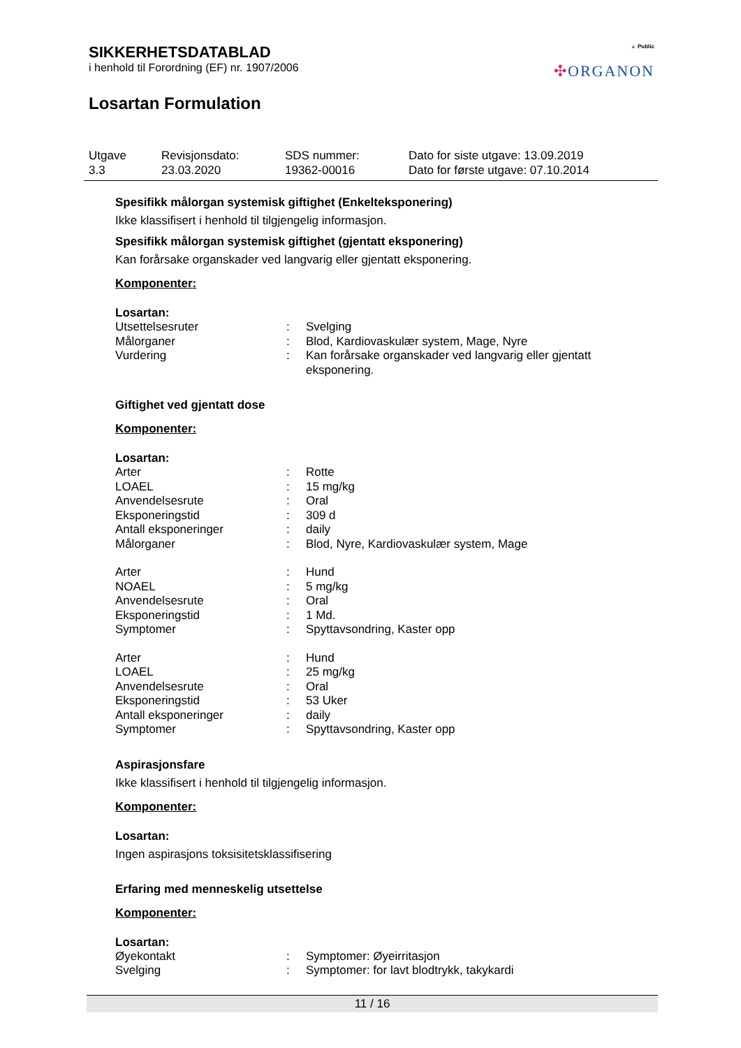SIKKERHETSDATABLAD
i henhold til Forordning (EF) nr. 1907/2006
Losartan Formulation
▲ Public
✣ORGANON
| Utgave 3.3 | Revisjonsdato: 23.03.2020 | SDS nummer: 19362-00016 | Dato for siste utgave: 13.09.2019 Dato for første utgave: 07.10.2014 |
Spesifikk målorgan systemisk giftighet (Enkelteksponering)
Ikke klassifisert i henhold til tilgjengelig informasjon.
Spesifikk målorgan systemisk giftighet (gjentatt eksponering)
Kan forårsake organskader ved langvarig eller gjentatt eksponering.
Komponenter:
Losartan:
| Utsettelsesruter | : | Svelging |
| Målorganer | : | Blod, Kardiovaskulær system, Mage, Nyre |
| Vurdering | : | Kan forårsake organskader ved langvarig eller gjentatt eksponering. |
Giftighet ved gjentatt dose
Komponenter:
Losartan:
| Arter | : | Rotte |
| LOAEL | : | 15 mg/kg |
| Anvendelsesrute | : | Oral |
| Eksponeringstid | : | 309 d |
| Antall eksponeringer | : | daily |
| Målorganer | : | Blod, Nyre, Kardiovaskulær system, Mage |
| Arter | : | Hund |
| NOAEL | : | 5 mg/kg |
| Anvendelsesrute | : | Oral |
| Eksponeringstid | : | 1 Md. |
| Symptomer | : | Spyttavsondring, Kaster opp |
| Arter | : | Hund |
| LOAEL | : | 25 mg/kg |
| Anvendelsesrute | : | Oral |
| Eksponeringstid | : | 53 Uker |
| Antall eksponeringer | : | daily |
| Symptomer | : | Spyttavsondring, Kaster opp |
Aspirasjonsfare
Ikke klassifisert i henhold til tilgjengelig informasjon.
Komponenter:
Losartan:
Ingen aspirasjons toksisitetsklassifisering
Erfaring med menneskelig utsettelse
Komponenter:
Losartan:
| Øyekontakt | : | Symptomer: Øyeirritasjon |
| Svelging | : | Symptomer: for lavt blodtrykk, takykardi |
11 / 16